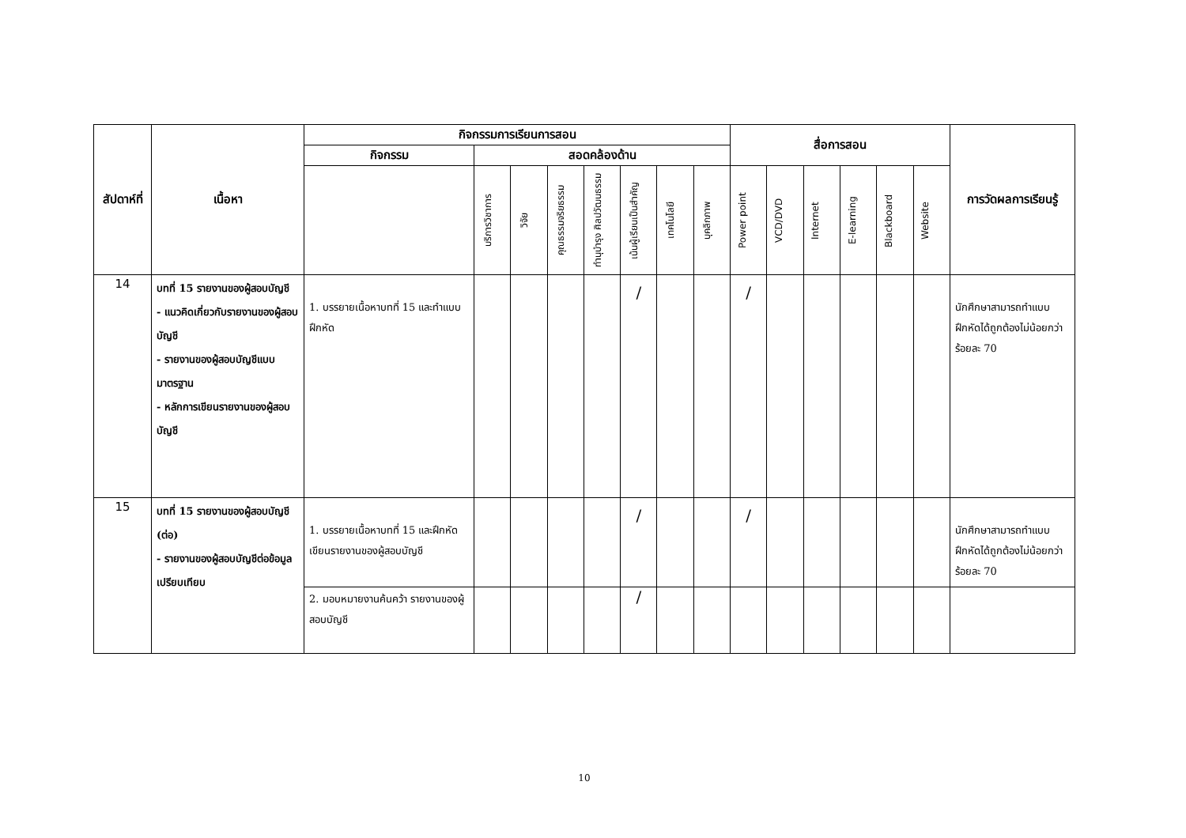| สัปดาห์ที่ | เนื้อหา | กิจกรรมการเรียนการสอน | | | | | | | | สื่อการสอน | | | | | | การวัดผลการเรียนรู้ |
| --- | --- | --- | --- | --- | --- | --- | --- | --- | --- | --- | --- | --- | --- | --- | --- | --- |
| | | กิจกรรม | สอดคล้องด้าน | | | | | | | | | | | | | |
| | | | บริการวิชาการ | วิจัย | คุณธรรมจริยธรรม | ทำนุบำรุง ศิลปวัฒนธรรม | เน้นผู้เรียนเป็นสำคัญ | เทคโนโลยี | บุคลิกภาพ | Power point | VCD/DVD | Internet | E-learning | Blackboard | Website | |
| 14 | บทที่ 15 รายงานของผู้สอบบัญชี - แนวคิดเกี่ยวกับรายงานของผู้สอบบัญชี - รายงานของผู้สอบบัญชีแบบมาตรฐาน - หลักการเขียนรายงานของผู้สอบบัญชี | 1. บรรยายเนื้อหาบทที่ 15 และทำแบบฝึกหัด | | | | | / | | | / | | | | | | นักศึกษาสามารถทำแบบฝึกหัดได้ถูกต้องไม่น้อยกว่าร้อยละ 70 |
| 15 | บทที่ 15 รายงานของผู้สอบบัญชี (ต่อ) - รายงานของผู้สอบบัญชีต่อข้อมูลเปรียบเทียบ | 1. บรรยายเนื้อหาบทที่ 15 และฝึกหัดเขียนรายงานของผู้สอบบัญชี | | | | | / | | | / | | | | | | นักศึกษาสามารถทำแบบฝึกหัดได้ถูกต้องไม่น้อยกว่าร้อยละ 70 |
| | | 2. มอบหมายงานค้นคว้า รายงานของผู้สอบบัญชี | | | | | / | | | | | | | | | |
10